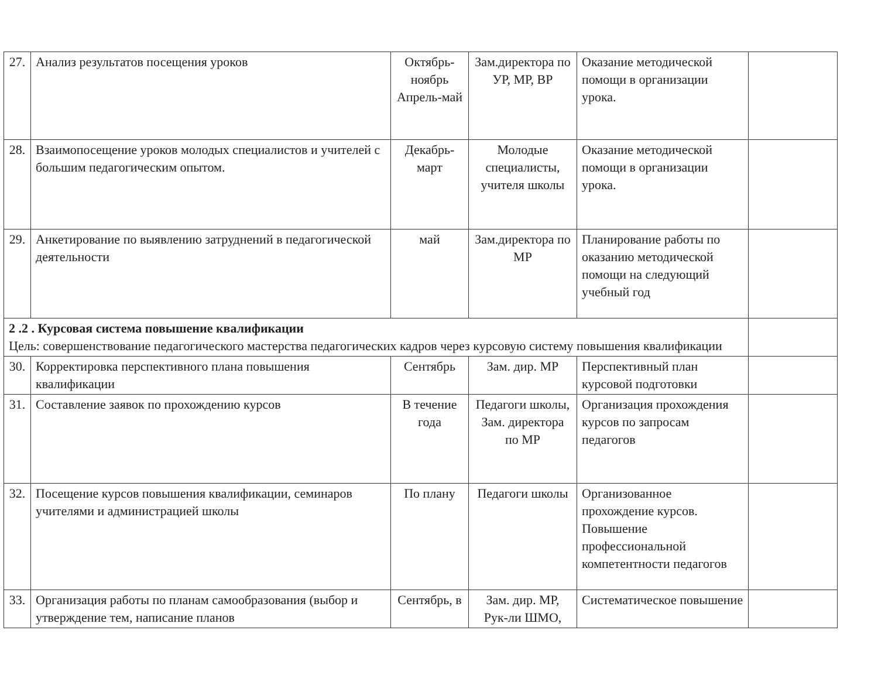| 27. | Анализ результатов посещения уроков | Октябрь-ноябрь Апрель-май | Зам.директора по УР, МР, ВР | Оказание методической помощи в организации урока. | |
| 28. | Взаимопосещение уроков молодых специалистов и учителей с большим педагогическим опытом. | Декабрь-март | Молодые специалисты, учителя школы | Оказание методической помощи в организации урока. | |
| 29. | Анкетирование по выявлению затруднений в педагогической деятельности | май | Зам.директора по МР | Планирование работы по оказанию методической помощи на следующий учебный год | |
| 2 .2 . Курсовая система повышение квалификации Цель: совершенствование педагогического мастерства педагогических кадров через курсовую систему повышения квалификации | | | | | |
| 30. | Корректировка перспективного плана повышения квалификации | Сентябрь | Зам. дир. МР | Перспективный план курсовой подготовки | |
| 31. | Составление заявок по прохождению курсов | В течение года | Педагоги школы, Зам. директора по МР | Организация прохождения курсов по запросам педагогов | |
| 32. | Посещение курсов повышения квалификации, семинаров учителями и администрацией школы | По плану | Педагоги школы | Организованное прохождение курсов. Повышение профессиональной компетентности педагогов | |
| 33. | Организация работы по планам самообразования (выбор и утверждение тем, написание планов | Сентябрь, в | Зам. дир. МР, Рук-ли ШМО, | Систематическое повышение | |